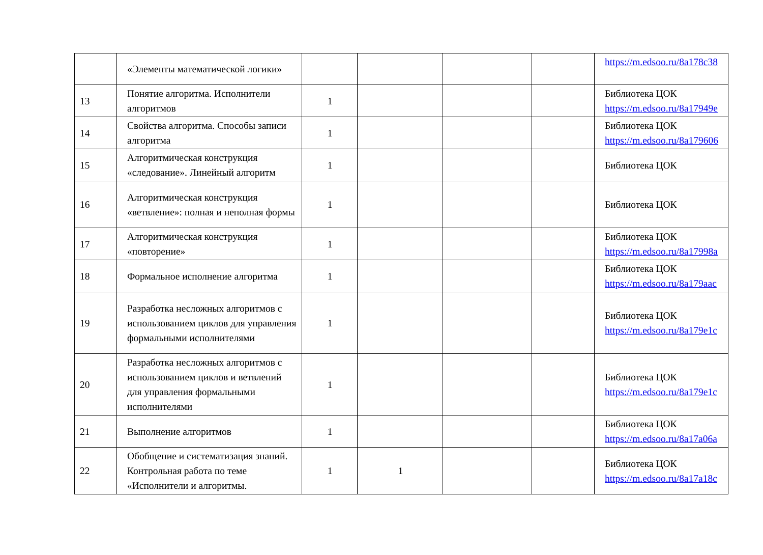| | «Элементы математической логики» | | | | | https://m.edsoo.ru/8a178c38 |
| 13 | Понятие алгоритма. Исполнители алгоритмов | 1 | | | | Библиотека ЦОК https://m.edsoo.ru/8a17949e |
| 14 | Свойства алгоритма. Способы записи алгоритма | 1 | | | | Библиотека ЦОК https://m.edsoo.ru/8a179606 |
| 15 | Алгоритмическая конструкция «следование». Линейный алгоритм | 1 | | | | Библиотека ЦОК |
| 16 | Алгоритмическая конструкция «ветвление»: полная и неполная формы | 1 | | | | Библиотека ЦОК |
| 17 | Алгоритмическая конструкция «повторение» | 1 | | | | Библиотека ЦОК https://m.edsoo.ru/8a17998a |
| 18 | Формальное исполнение алгоритма | 1 | | | | Библиотека ЦОК https://m.edsoo.ru/8a179aac |
| 19 | Разработка несложных алгоритмов с использованием циклов для управления формальными исполнителями | 1 | | | | Библиотека ЦОК https://m.edsoo.ru/8a179e1c |
| 20 | Разработка несложных алгоритмов с использованием циклов и ветвлений для управления формальными исполнителями | 1 | | | | Библиотека ЦОК https://m.edsoo.ru/8a179e1c |
| 21 | Выполнение алгоритмов | 1 | | | | Библиотека ЦОК https://m.edsoo.ru/8a17a06a |
| 22 | Обобщение и систематизация знаний. Контрольная работа по теме «Исполнители и алгоритмы. | 1 | 1 | | | Библиотека ЦОК https://m.edsoo.ru/8a17a18c |